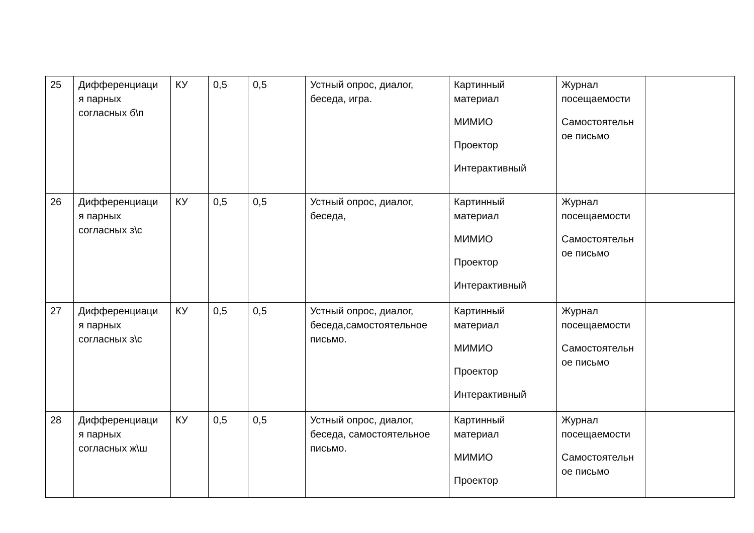| 25 | Дифференциаци я парных согласных б\п | КУ | 0,5 | 0,5 | Устный опрос, диалог, беседа, игра. | Картинный материал МИМИО Проектор Интерактивный | Журнал посещаемости Самостоятельн ое письмо | |
| 26 | Дифференциаци я парных согласных з\с | КУ | 0,5 | 0,5 | Устный опрос, диалог, беседа, | Картинный материал МИМИО Проектор Интерактивный | Журнал посещаемости Самостоятельн ое письмо | |
| 27 | Дифференциаци я парных согласных з\с | КУ | 0,5 | 0,5 | Устный опрос, диалог, беседа,самостоятельное письмо. | Картинный материал МИМИО Проектор Интерактивный | Журнал посещаемости Самостоятельн ое письмо | |
| 28 | Дифференциаци я парных согласных ж\ш | КУ | 0,5 | 0,5 | Устный опрос, диалог, беседа, самостоятельное письмо. | Картинный материал МИМИО Проектор | Журнал посещаемости Самостоятельн ое письмо | |